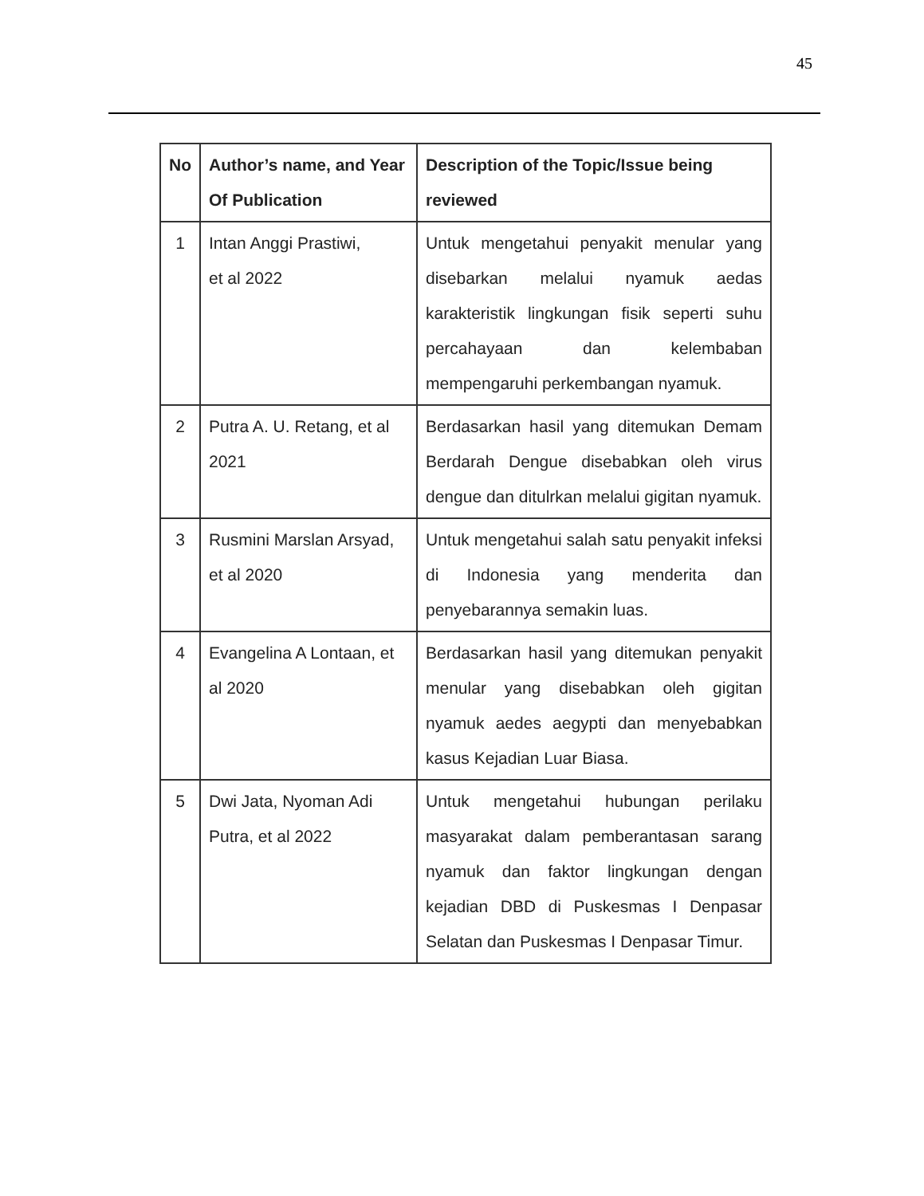45
| No | Author’s name, and Year Of Publication | Description of the Topic/Issue being reviewed |
| --- | --- | --- |
| 1 | Intan Anggi Prastiwi, et al 2022 | Untuk mengetahui penyakit menular yang disebarkan melalui nyamuk aedas karakteristik lingkungan fisik seperti suhu percahayaan dan kelembaban mempengaruhi perkembangan nyamuk. |
| 2 | Putra A. U. Retang, et al 2021 | Berdasarkan hasil yang ditemukan Demam Berdarah Dengue disebabkan oleh virus dengue dan ditulrkan melalui gigitan nyamuk. |
| 3 | Rusmini Marslan Arsyad, et al 2020 | Untuk mengetahui salah satu penyakit infeksi di Indonesia yang menderita dan penyebarannya semakin luas. |
| 4 | Evangelina A Lontaan, et al 2020 | Berdasarkan hasil yang ditemukan penyakit menular yang disebabkan oleh gigitan nyamuk aedes aegypti dan menyebabkan kasus Kejadian Luar Biasa. |
| 5 | Dwi Jata, Nyoman Adi Putra, et al 2022 | Untuk mengetahui hubungan perilaku masyarakat dalam pemberantasan sarang nyamuk dan faktor lingkungan dengan kejadian DBD di Puskesmas I Denpasar Selatan dan Puskesmas I Denpasar Timur. |